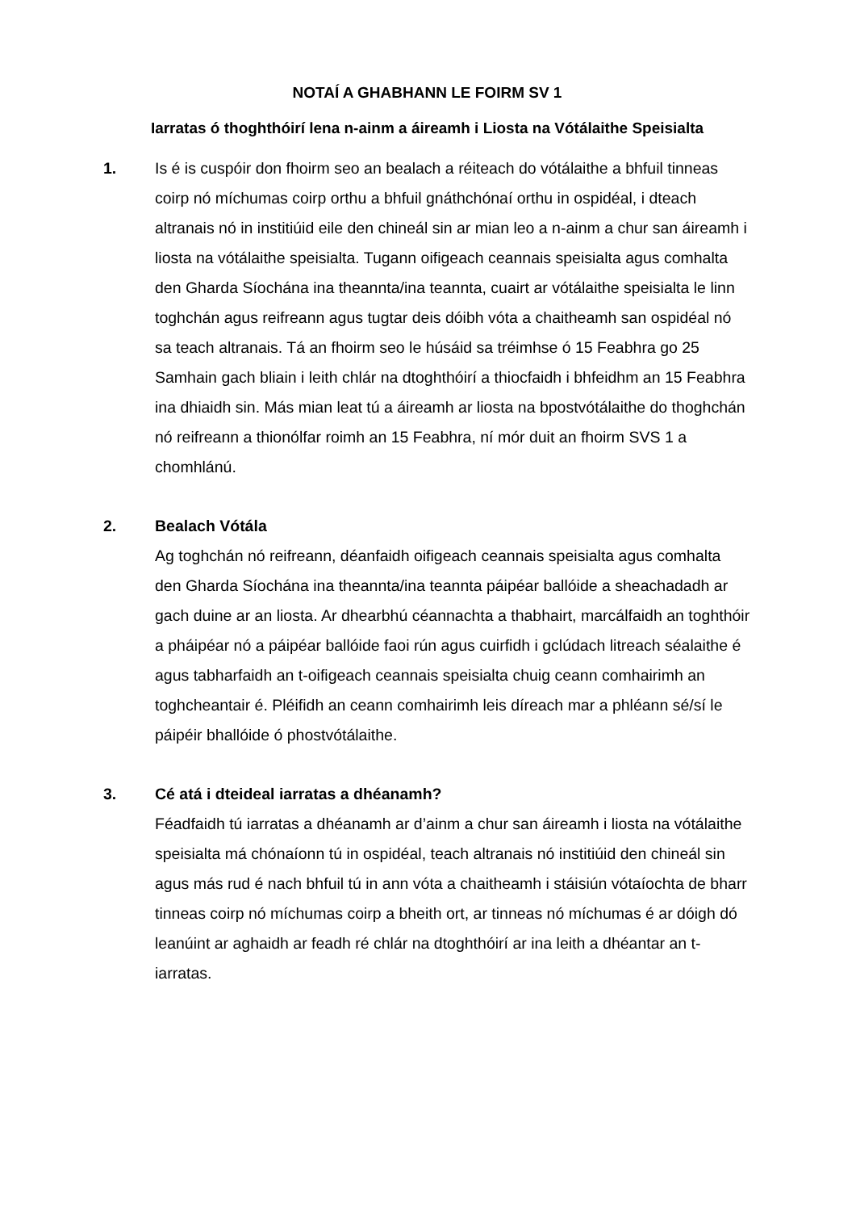NOTAÍ A GHABHANN LE FOIRM SV 1
Iarratas ó thoghthóirí lena n-ainm a áireamh i Liosta na Vótálaithe Speisialta
1. Is é is cuspóir don fhoirm seo an bealach a réiteach do vótálaithe a bhfuil tinneas coirp nó míchumas coirp orthu a bhfuil gnáthchónaí orthu in ospidéal, i dteach altranais nó in institiúid eile den chineál sin ar mian leo a n-ainm a chur san áireamh i liosta na vótálaithe speisialta. Tugann oifigeach ceannais speisialta agus comhalta den Gharda Síochána ina theannta/ina teannta, cuairt ar vótálaithe speisialta le linn toghchán agus reifreann agus tugtar deis dóibh vóta a chaitheamh san ospidéal nó sa teach altranais. Tá an fhoirm seo le húsáid sa tréimhse ó 15 Feabhra go 25 Samhain gach bliain i leith chlár na dtoghthóirí a thiocfaidh i bhfeidhm an 15 Feabhra ina dhiaidh sin. Más mian leat tú a áireamh ar liosta na bpostvótálaithe do thoghchán nó reifreann a thionólfar roimh an 15 Feabhra, ní mór duit an fhoirm SVS 1 a chomhlánú.
2. Bealach Vótála
Ag toghchán nó reifreann, déanfaidh oifigeach ceannais speisialta agus comhalta den Gharda Síochána ina theannta/ina teannta páipéar ballóide a sheachadadh ar gach duine ar an liosta. Ar dhearbhú céannachta a thabhairt, marcálfaidh an toghthóir a pháipéar nó a páipéar ballóide faoi rún agus cuirfidh i gclúdach litreach séalaithe é agus tabharfaidh an t-oifigeach ceannais speisialta chuig ceann comhairimh an toghcheantair é. Pléifidh an ceann comhairimh leis díreach mar a phléann sé/sí le páipéir bhallóide ó phostvótálaithe.
3. Cé atá i dteideal iarratas a dhéanamh?
Féadfaidh tú iarratas a dhéanamh ar d’ainm a chur san áireamh i liosta na vótálaithe speisialta má chónaíonn tú in ospidéal, teach altranais nó institiúid den chineál sin agus más rud é nach bhfuil tú in ann vóta a chaitheamh i stáisiún vótaíochta de bharr tinneas coirp nó míchumas coirp a bheith ort, ar tinneas nó míchumas é ar dóigh dó leanúint ar aghaidh ar feadh ré chlár na dtoghthóirí ar ina leith a dhéantar an t-iarratas.